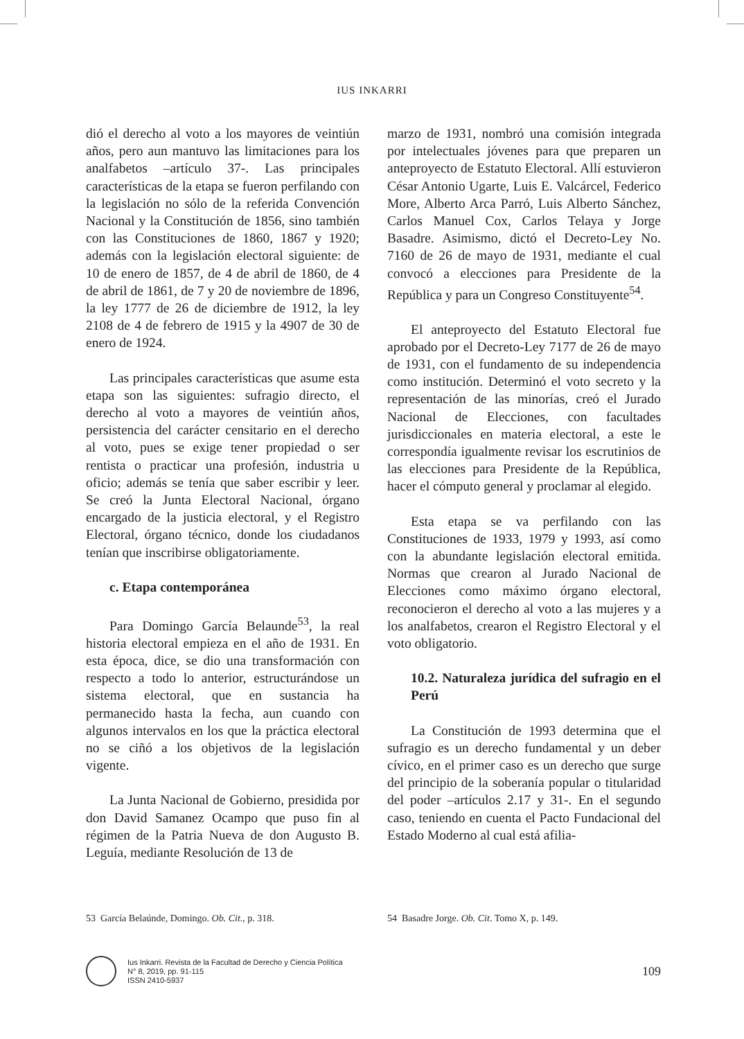IUS INKARRI
dió el derecho al voto a los mayores de veintiún años, pero aun mantuvo las limitaciones para los analfabetos –artículo 37-. Las principales características de la etapa se fueron perfilando con la legislación no sólo de la referida Convención Nacional y la Constitución de 1856, sino también con las Constituciones de 1860, 1867 y 1920; además con la legislación electoral siguiente: de 10 de enero de 1857, de 4 de abril de 1860, de 4 de abril de 1861, de 7 y 20 de noviembre de 1896, la ley 1777 de 26 de diciembre de 1912, la ley 2108 de 4 de febrero de 1915 y la 4907 de 30 de enero de 1924.
Las principales características que asume esta etapa son las siguientes: sufragio directo, el derecho al voto a mayores de veintiún años, persistencia del carácter censitario en el derecho al voto, pues se exige tener propiedad o ser rentista o practicar una profesión, industria u oficio; además se tenía que saber escribir y leer. Se creó la Junta Electoral Nacional, órgano encargado de la justicia electoral, y el Registro Electoral, órgano técnico, donde los ciudadanos tenían que inscribirse obligatoriamente.
c. Etapa contemporánea
Para Domingo García Belaunde<sup>53</sup>, la real historia electoral empieza en el año de 1931. En esta época, dice, se dio una transformación con respecto a todo lo anterior, estructurándose un sistema electoral, que en sustancia ha permanecido hasta la fecha, aun cuando con algunos intervalos en los que la práctica electoral no se ciñó a los objetivos de la legislación vigente.
La Junta Nacional de Gobierno, presidida por don David Samanez Ocampo que puso fin al régimen de la Patria Nueva de don Augusto B. Leguía, mediante Resolución de 13 de
marzo de 1931, nombró una comisión integrada por intelectuales jóvenes para que preparen un anteproyecto de Estatuto Electoral. Allí estuvieron César Antonio Ugarte, Luis E. Valcárcel, Federico More, Alberto Arca Parró, Luis Alberto Sánchez, Carlos Manuel Cox, Carlos Telaya y Jorge Basadre. Asimismo, dictó el Decreto-Ley No. 7160 de 26 de mayo de 1931, mediante el cual convocó a elecciones para Presidente de la República y para un Congreso Constituyente<sup>54</sup>.
El anteproyecto del Estatuto Electoral fue aprobado por el Decreto-Ley 7177 de 26 de mayo de 1931, con el fundamento de su independencia como institución. Determinó el voto secreto y la representación de las minorías, creó el Jurado Nacional de Elecciones, con facultades jurisdiccionales en materia electoral, a este le correspondía igualmente revisar los escrutinios de las elecciones para Presidente de la República, hacer el cómputo general y proclamar al elegido.
Esta etapa se va perfilando con las Constituciones de 1933, 1979 y 1993, así como con la abundante legislación electoral emitida. Normas que crearon al Jurado Nacional de Elecciones como máximo órgano electoral, reconocieron el derecho al voto a las mujeres y a los analfabetos, crearon el Registro Electoral y el voto obligatorio.
10.2. Naturaleza jurídica del sufragio en el Perú
La Constitución de 1993 determina que el sufragio es un derecho fundamental y un deber cívico, en el primer caso es un derecho que surge del principio de la soberanía popular o titularidad del poder –artículos 2.17 y 31-. En el segundo caso, teniendo en cuenta el Pacto Fundacional del Estado Moderno al cual está afilia-
53 García Belaúnde, Domingo. Ob. Cit., p. 318. 54 Basadre Jorge. Ob. Cit. Tomo X, p. 149.
Ius Inkarri. Revista de la Facultad de Derecho y Ciencia Política
N° 8, 2019, pp. 91-115
ISSN 2410-5937
109